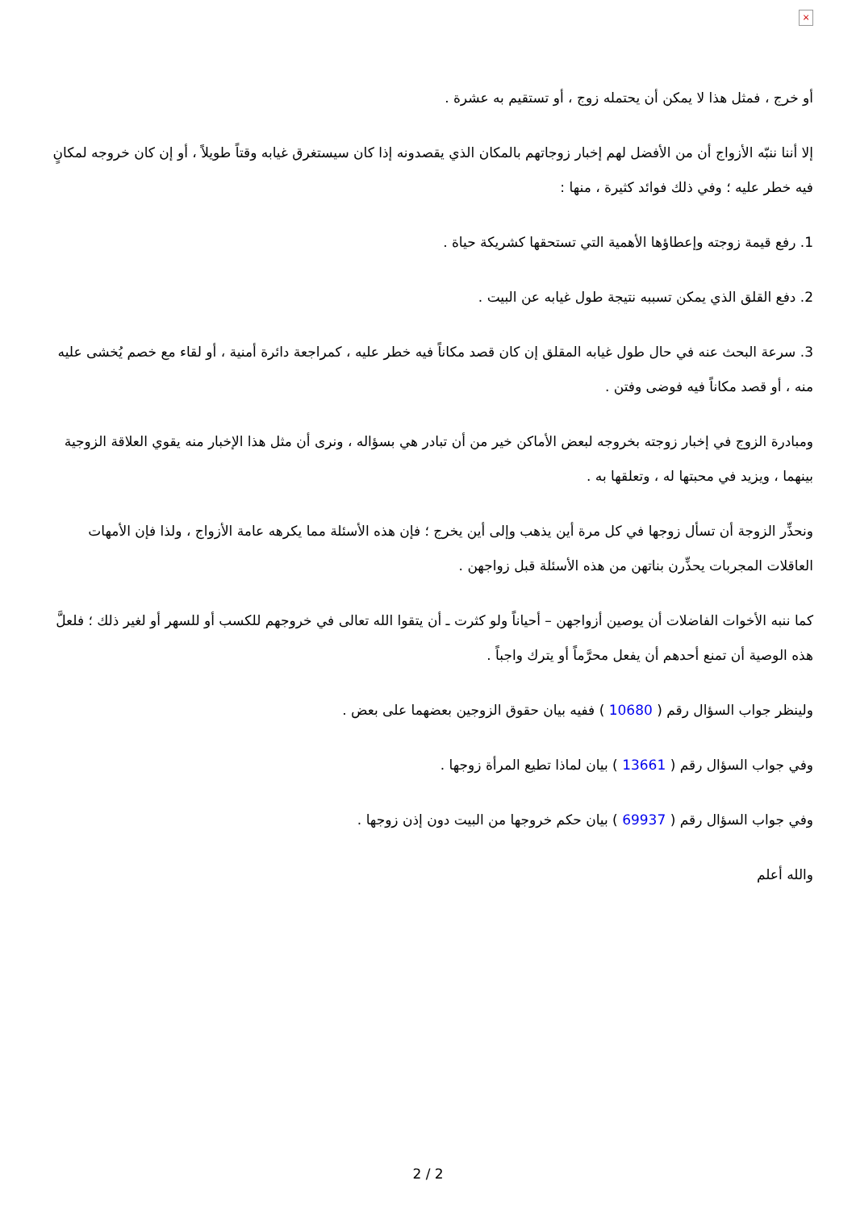×
أو خرج ، فمثل هذا لا يمكن أن يحتمله زوج ، أو تستقيم به عشرة .
إلا أننا ننبّه الأزواج أن من الأفضل لهم إخبار زوجاتهم بالمكان الذي يقصدونه إذا كان سيستغرق غيابه وقتاً طويلاً ، أو إن كان خروجه لمكانٍ فيه خطر عليه ؛ وفي ذلك فوائد كثيرة ، منها :
1. رفع قيمة زوجته وإعطاؤها الأهمية التي تستحقها كشريكة حياة .
2. دفع القلق الذي يمكن تسببه نتيجة طول غيابه عن البيت .
3. سرعة البحث عنه في حال طول غيابه المقلق إن كان قصد مكاناً فيه خطر عليه ، كمراجعة دائرة أمنية ، أو لقاء مع خصم يُخشى عليه منه ، أو قصد مكاناً فيه فوضى وفتن .
ومبادرة الزوج في إخبار زوجته بخروجه لبعض الأماكن خير من أن تبادر هي بسؤاله ، ونرى أن مثل هذا الإخبار منه يقوي العلاقة الزوجية بينهما ، ويزيد في محبتها له ، وتعلقها به .
ونحذِّر الزوجة أن تسأل زوجها في كل مرة أين يذهب وإلى أين يخرج ؛ فإن هذه الأسئلة مما يكرهه عامة الأزواج ، ولذا فإن الأمهات العاقلات المجربات يحذِّرن بناتهن من هذه الأسئلة قبل زواجهن .
كما ننبه الأخوات الفاضلات أن يوصين أزواجهن – أحياناً ولو كثرت ـ أن يتقوا الله تعالى في خروجهم للكسب أو للسهر أو لغير ذلك ؛ فلعلَّ هذه الوصية أن تمنع أحدهم أن يفعل محرَّماً أو يترك واجباً .
ولينظر جواب السؤال رقم ( 10680 ) ففيه بيان حقوق الزوجين بعضهما على بعض .
وفي جواب السؤال رقم ( 13661 ) بيان لماذا تطيع المرأة زوجها .
وفي جواب السؤال رقم ( 69937 ) بيان حكم خروجها من البيت دون إذن زوجها .
والله أعلم
2 / 2